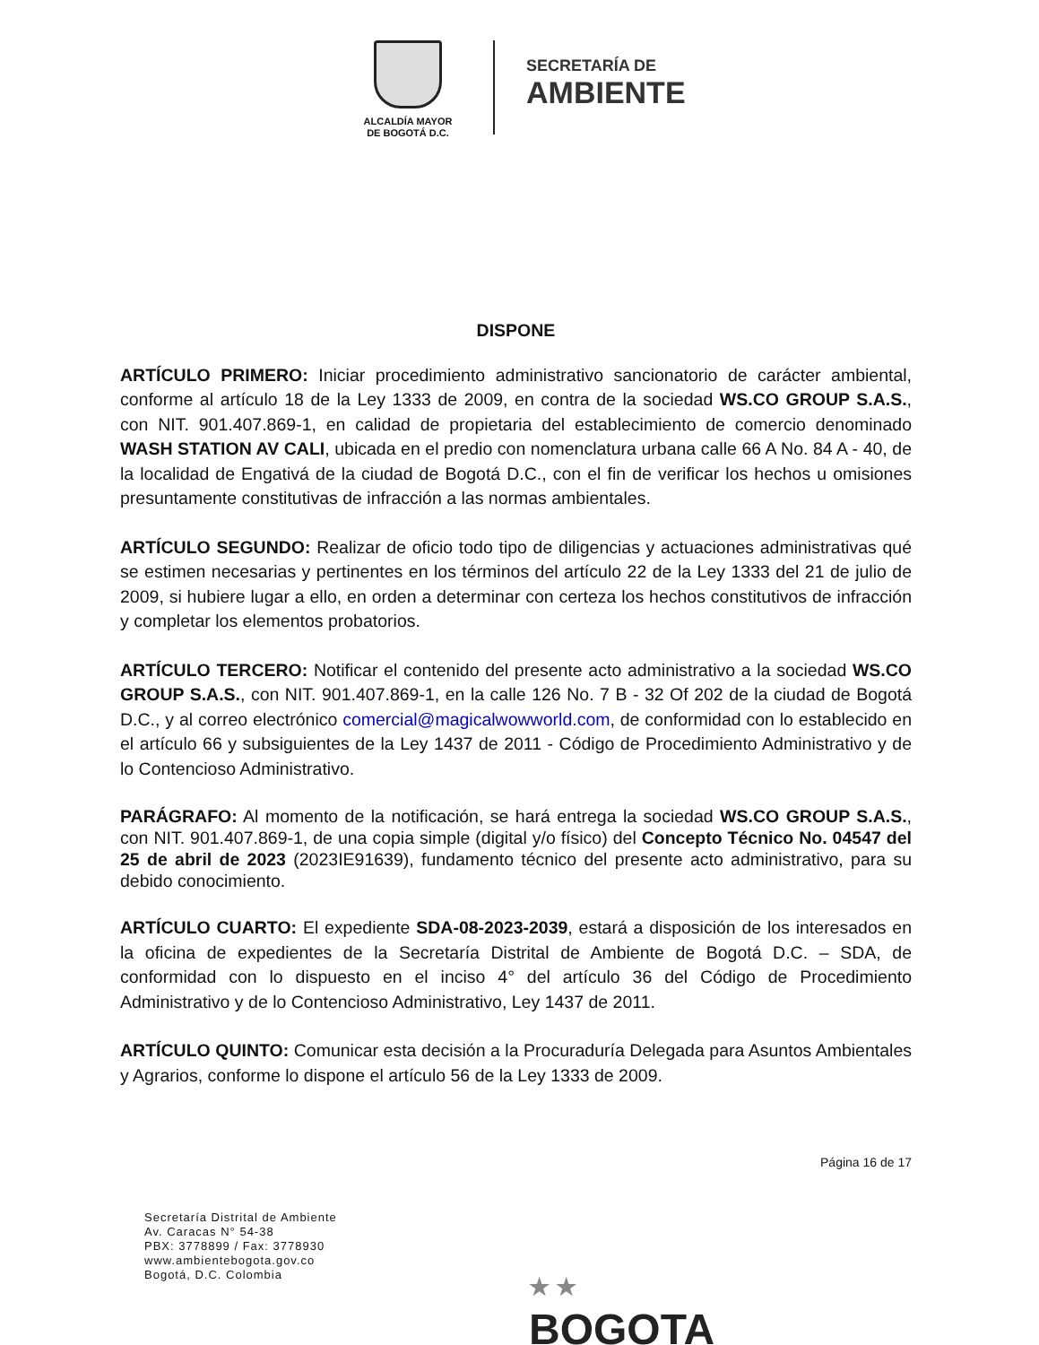ALCALDÍA MAYOR
DE BOGOTÁ D.C.
SECRETARÍA DE
AMBIENTE
DISPONE
ARTÍCULO PRIMERO: Iniciar procedimiento administrativo sancionatorio de carácter ambiental, conforme al artículo 18 de la Ley 1333 de 2009, en contra de la sociedad WS.CO GROUP S.A.S., con NIT. 901.407.869-1, en calidad de propietaria del establecimiento de comercio denominado WASH STATION AV CALI, ubicada en el predio con nomenclatura urbana calle 66 A No. 84 A - 40, de la localidad de Engativá de la ciudad de Bogotá D.C., con el fin de verificar los hechos u omisiones presuntamente constitutivas de infracción a las normas ambientales.
ARTÍCULO SEGUNDO: Realizar de oficio todo tipo de diligencias y actuaciones administrativas qué se estimen necesarias y pertinentes en los términos del artículo 22 de la Ley 1333 del 21 de julio de 2009, si hubiere lugar a ello, en orden a determinar con certeza los hechos constitutivos de infracción y completar los elementos probatorios.
ARTÍCULO TERCERO: Notificar el contenido del presente acto administrativo a la sociedad WS.CO GROUP S.A.S., con NIT. 901.407.869-1, en la calle 126 No. 7 B - 32 Of 202 de la ciudad de Bogotá D.C., y al correo electrónico comercial@magicalwowworld.com, de conformidad con lo establecido en el artículo 66 y subsiguientes de la Ley 1437 de 2011 - Código de Procedimiento Administrativo y de lo Contencioso Administrativo.
PARÁGRAFO: Al momento de la notificación, se hará entrega la sociedad WS.CO GROUP S.A.S., con NIT. 901.407.869-1, de una copia simple (digital y/o físico) del Concepto Técnico No. 04547 del 25 de abril de 2023 (2023IE91639), fundamento técnico del presente acto administrativo, para su debido conocimiento.
ARTÍCULO CUARTO: El expediente SDA-08-2023-2039, estará a disposición de los interesados en la oficina de expedientes de la Secretaría Distrital de Ambiente de Bogotá D.C. – SDA, de conformidad con lo dispuesto en el inciso 4° del artículo 36 del Código de Procedimiento Administrativo y de lo Contencioso Administrativo, Ley 1437 de 2011.
ARTÍCULO QUINTO: Comunicar esta decisión a la Procuraduría Delegada para Asuntos Ambientales y Agrarios, conforme lo dispone el artículo 56 de la Ley 1333 de 2009.
Página 16 de 17
Secretaría Distrital de Ambiente
Av. Caracas N° 54-38
PBX: 3778899 / Fax: 3778930
www.ambientebogota.gov.co
Bogotá, D.C. Colombia
★ ★
BOGOTA